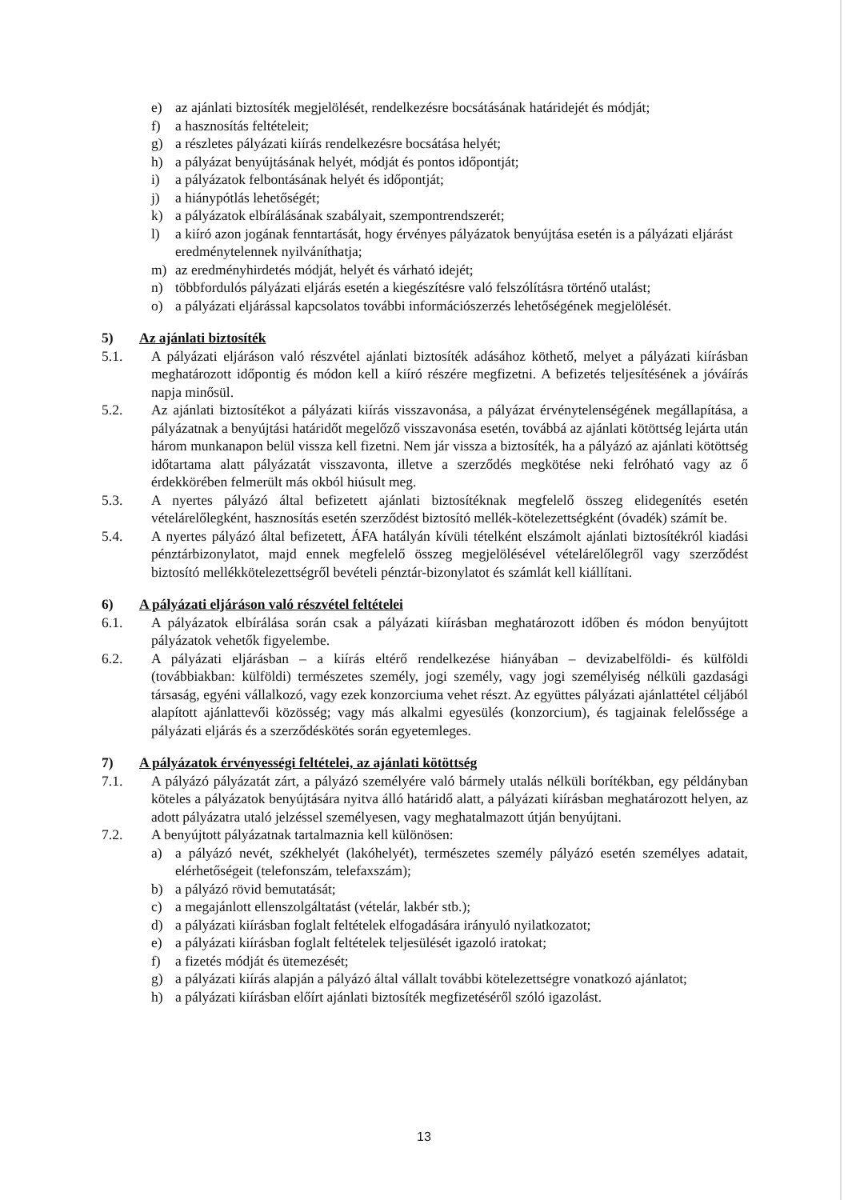e) az ajánlati biztosíték megjelölését, rendelkezésre bocsátásának határidejét és módját;
f) a hasznosítás feltételeit;
g) a részletes pályázati kiírás rendelkezésre bocsátása helyét;
h) a pályázat benyújtásának helyét, módját és pontos időpontját;
i) a pályázatok felbontásának helyét és időpontját;
j) a hiánypótlás lehetőségét;
k) a pályázatok elbírálásának szabályait, szempontrendszerét;
l) a kiíró azon jogának fenntartását, hogy érvényes pályázatok benyújtása esetén is a pályázati eljárást eredménytelennek nyilváníthatja;
m) az eredményhirdetés módját, helyét és várható idejét;
n) többfordulós pályázati eljárás esetén a kiegészítésre való felszólításra történő utalást;
o) a pályázati eljárással kapcsolatos további információszerzés lehetőségének megjelölését.
5) Az ajánlati biztosíték
5.1. A pályázati eljáráson való részvétel ajánlati biztosíték adásához köthető, melyet a pályázati kiírásban meghatározott időpontig és módon kell a kiíró részére megfizetni. A befizetés teljesítésének a jóváírás napja minősül.
5.2. Az ajánlati biztosítékot a pályázati kiírás visszavonása, a pályázat érvénytelenségének megállapítása, a pályázatnak a benyújtási határidőt megelőző visszavonása esetén, továbbá az ajánlati kötöttség lejárta után három munkanapon belül vissza kell fizetni. Nem jár vissza a biztosíték, ha a pályázó az ajánlati kötöttség időtartama alatt pályázatát visszavonta, illetve a szerződés megkötése neki felróható vagy az ő érdekkörében felmerült más okból hiúsult meg.
5.3. A nyertes pályázó által befizetett ajánlati biztosítéknak megfelelő összeg elidegenítés esetén vételárelőlegként, hasznosítás esetén szerződést biztosító mellék-kötelezettségként (óvadék) számít be.
5.4. A nyertes pályázó által befizetett, ÁFA hatályán kívüli tételként elszámolt ajánlati biztosítékról kiadási pénztárbizonylatot, majd ennek megfelelő összeg megjelölésével vételárelőlegről vagy szerződést biztosító mellékkötelezettségről bevételi pénztár-bizonylatot és számlát kell kiállítani.
6) A pályázati eljáráson való részvétel feltételei
6.1. A pályázatok elbírálása során csak a pályázati kiírásban meghatározott időben és módon benyújtott pályázatok vehetők figyelembe.
6.2. A pályázati eljárásban – a kiírás eltérő rendelkezése hiányában – devizabelföldi- és külföldi (továbbiakban: külföldi) természetes személy, jogi személy, vagy jogi személyiség nélküli gazdasági társaság, egyéni vállalkozó, vagy ezek konzorciuma vehet részt. Az együttes pályázati ajánlattétel céljából alapított ajánlattevői közösség; vagy más alkalmi egyesülés (konzorcium), és tagjainak felelőssége a pályázati eljárás és a szerződéskötés során egyetemleges.
7) A pályázatok érvényességi feltételei, az ajánlati kötöttség
7.1. A pályázó pályázatát zárt, a pályázó személyére való bármely utalás nélküli borítékban, egy példányban köteles a pályázatok benyújtására nyitva álló határidő alatt, a pályázati kiírásban meghatározott helyen, az adott pályázatra utaló jelzéssel személyesen, vagy meghatalmazott útján benyújtani.
7.2. A benyújtott pályázatnak tartalmaznia kell különösen:
a) a pályázó nevét, székhelyét (lakóhelyét), természetes személy pályázó esetén személyes adatait, elérhetőségeit (telefonszám, telefaxszám);
b) a pályázó rövid bemutatását;
c) a megajánlott ellenszolgáltatást (vételár, lakbér stb.);
d) a pályázati kiírásban foglalt feltételek elfogadására irányuló nyilatkozatot;
e) a pályázati kiírásban foglalt feltételek teljesülését igazoló iratokat;
f) a fizetés módját és ütemezését;
g) a pályázati kiírás alapján a pályázó által vállalt további kötelezettségre vonatkozó ajánlatot;
h) a pályázati kiírásban előírt ajánlati biztosíték megfizetéséről szóló igazolást.
13